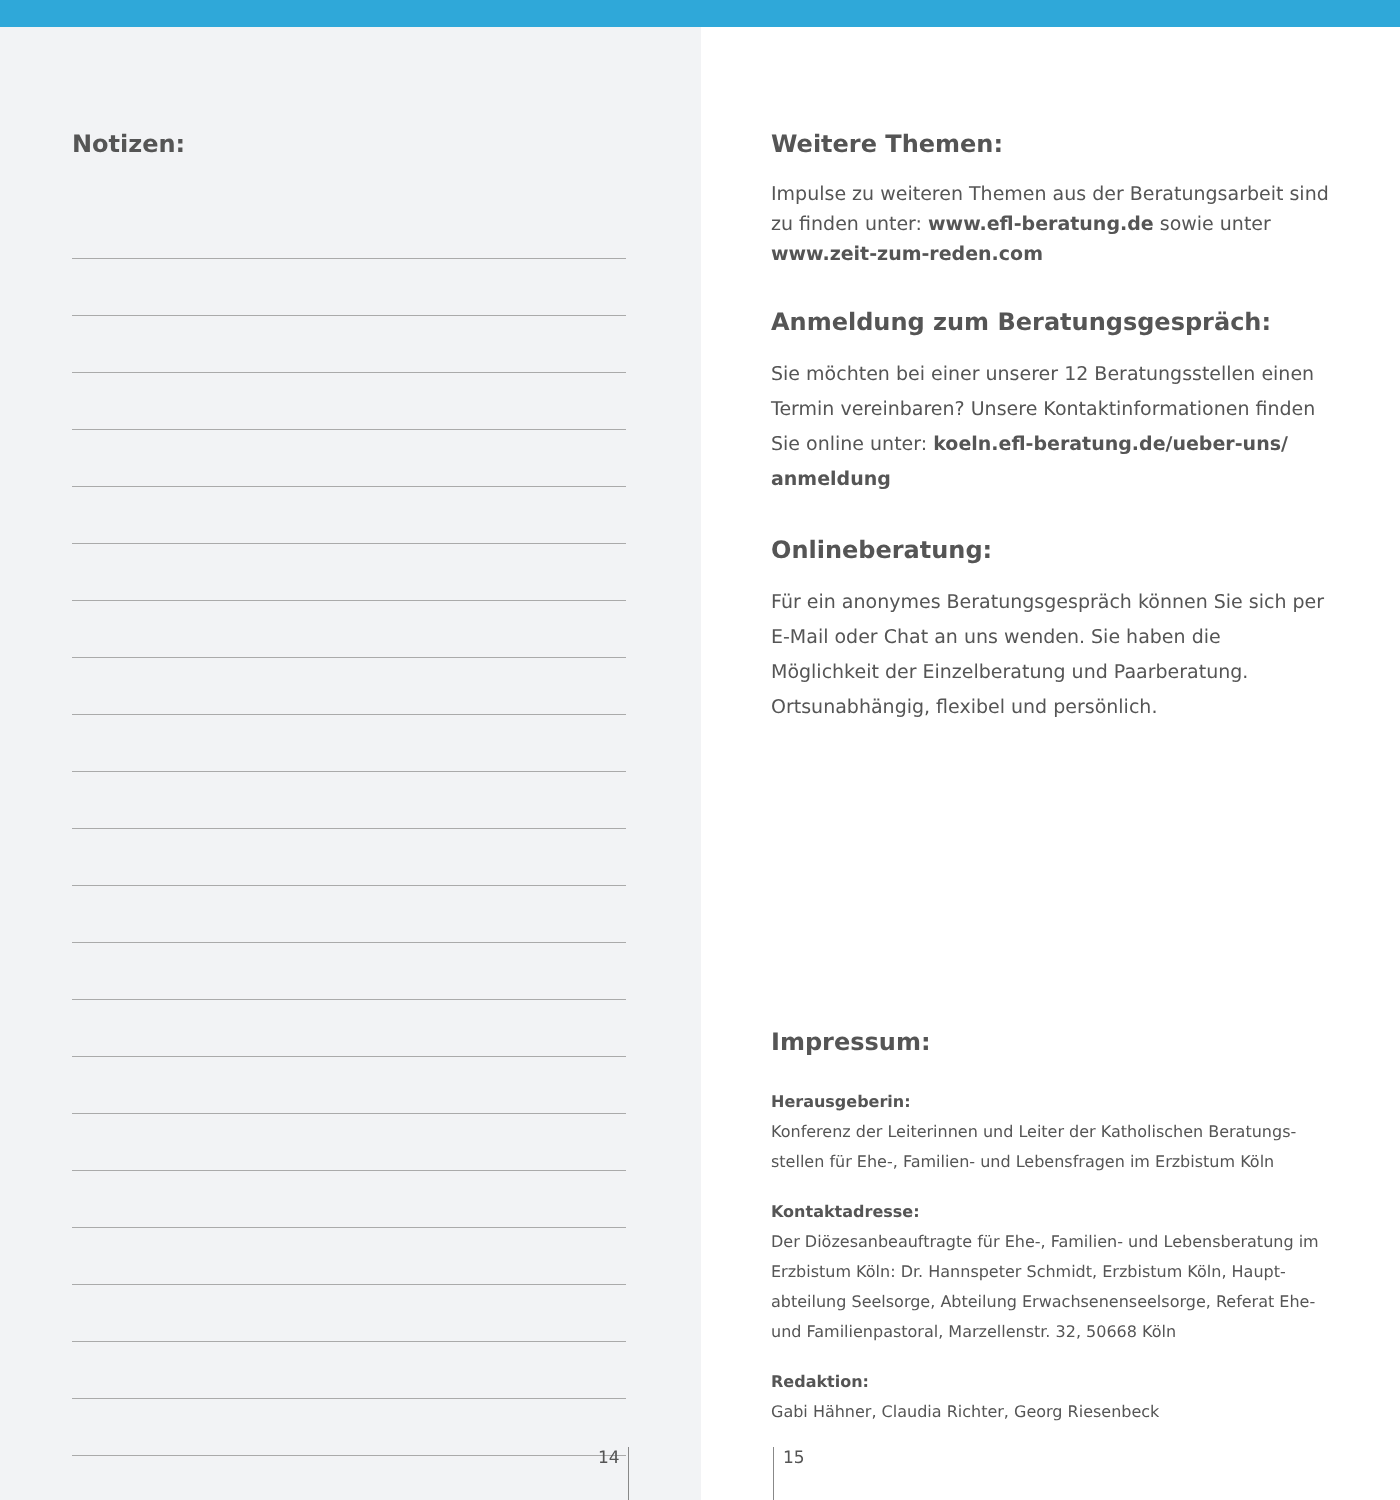Notizen:
14
Weitere Themen:
Impulse zu weiteren Themen aus der Beratungsarbeit sind zu finden unter: www.efl-beratung.de sowie unter www.zeit-zum-reden.com
Anmeldung zum Beratungsgespräch:
Sie möchten bei einer unserer 12 Beratungsstellen einen Termin vereinbaren? Unsere Kontaktinformationen finden Sie online unter: koeln.efl-beratung.de/ueber-uns/ anmeldung
Onlineberatung:
Für ein anonymes Beratungsgespräch können Sie sich per E-Mail oder Chat an uns wenden. Sie haben die Möglichkeit der Einzelberatung und Paarberatung. Ortsunabhängig, flexibel und persönlich.
Impressum:
Herausgeberin:
Konferenz der Leiterinnen und Leiter der Katholischen Beratungs­stellen für Ehe-, Familien- und Lebensfragen im Erzbistum Köln
Kontaktadresse:
Der Diözesanbeauftragte für Ehe-, Familien- und Lebensberatung im Erzbistum Köln: Dr. Hannspeter Schmidt, Erzbistum Köln, Haupt­abteilung Seelsorge, Abteilung Erwachsenenseelsorge, Referat Ehe- und Familienpastoral, Marzellenstr. 32, 50668 Köln
Redaktion:
Gabi Hähner, Claudia Richter, Georg Riesenbeck
15